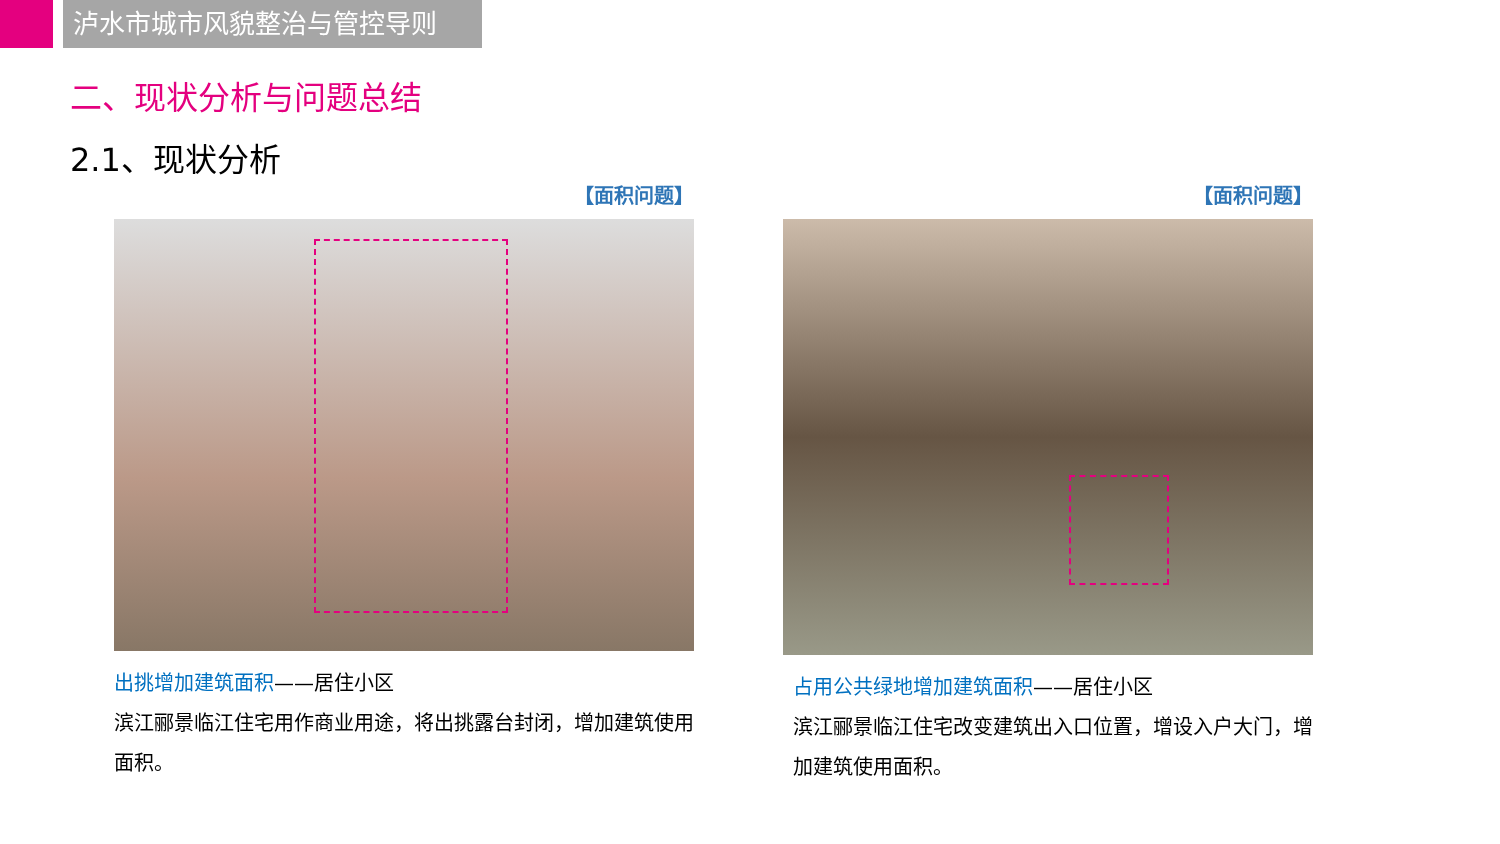泸水市城市风貌整治与管控导则
二、现状分析与问题总结
2.1、现状分析
【面积问题】
出挑增加建筑面积——居住小区
滨江郦景临江住宅用作商业用途，将出挑露台封闭，增加建筑使用面积。
【面积问题】
占用公共绿地增加建筑面积——居住小区
滨江郦景临江住宅改变建筑出入口位置，增设入户大门，增加建筑使用面积。